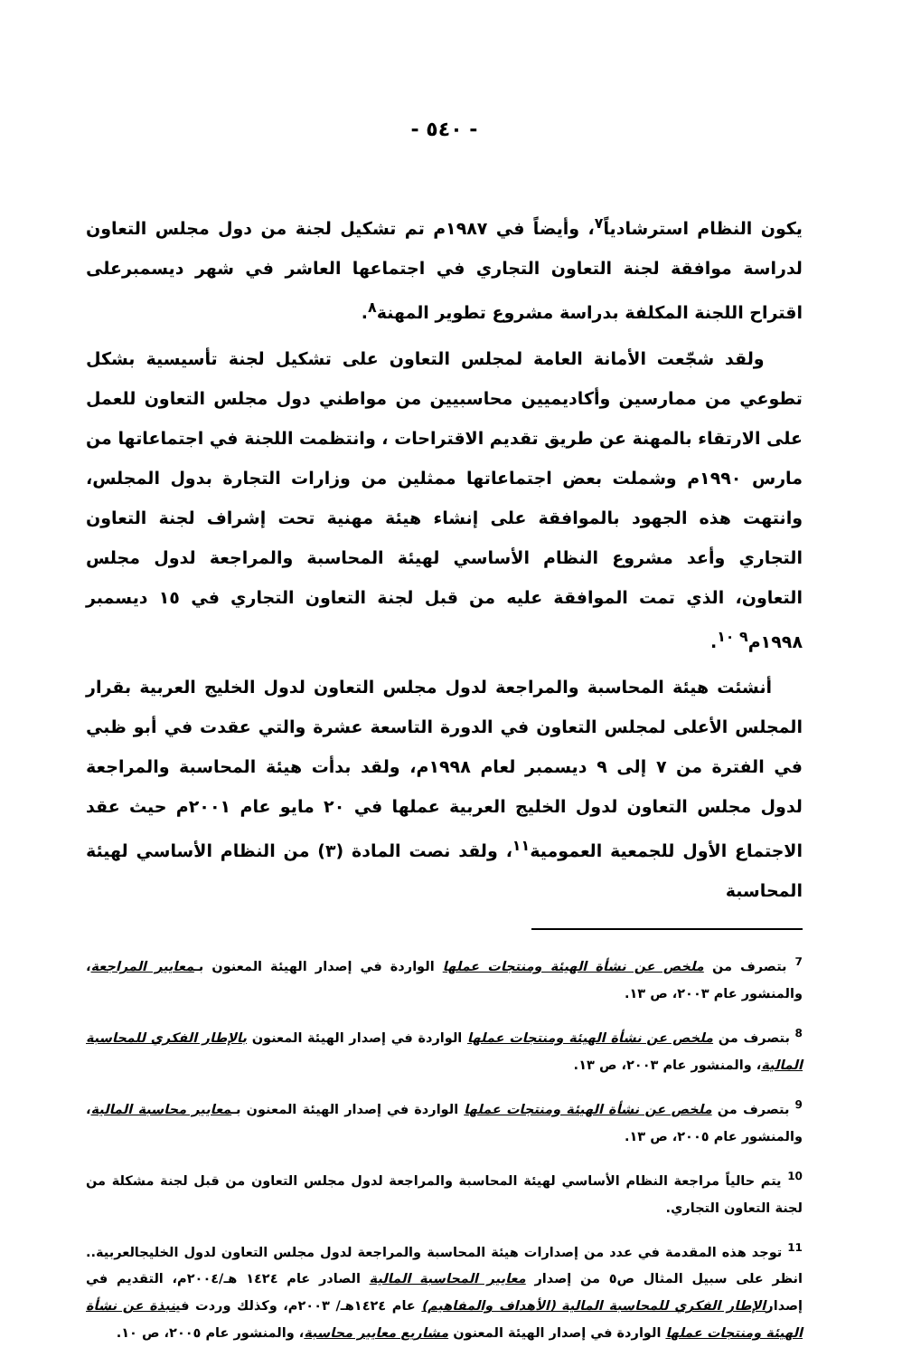- ٥٤٠ -
يكون النظام استرشادياً<sup>٧</sup>، وأيضاً في ١٩٨٧م تم تشكيل لجنة من دول مجلس التعاون لدراسة موافقة لجنة التعاون التجاري في اجتماعها العاشر في شهر ديسمبرعلى اقتراح اللجنة المكلفة بدراسة مشروع تطوير المهنة<sup>٨</sup>.
ولقد شجّعت الأمانة العامة لمجلس التعاون على تشكيل لجنة تأسيسية بشكل تطوعي من ممارسين وأكاديميين محاسبيين من مواطني دول مجلس التعاون للعمل على الارتقاء بالمهنة عن طريق تقديم الاقتراحات ، وانتظمت اللجنة في اجتماعاتها من مارس ١٩٩٠م وشملت بعض اجتماعاتها ممثلين من وزارات التجارة بدول المجلس، وانتهت هذه الجهود بالموافقة على إنشاء هيئة مهنية تحت إشراف لجنة التعاون التجاري وأعد مشروع النظام الأساسي لهيئة المحاسبة والمراجعة لدول مجلس التعاون، الذي تمت الموافقة عليه من قبل لجنة التعاون التجاري في ١٥ ديسمبر ١٩٩٨م<sup>٩ ١٠</sup>.
أنشئت هيئة المحاسبة والمراجعة لدول مجلس التعاون لدول الخليج العربية بقرار المجلس الأعلى لمجلس التعاون في الدورة التاسعة عشرة والتي عقدت في أبو ظبي في الفترة من ٧ إلى ٩ ديسمبر لعام ١٩٩٨م، ولقد بدأت هيئة المحاسبة والمراجعة لدول مجلس التعاون لدول الخليج العربية عملها في ٢٠ مايو عام ٢٠٠١م حيث عقد الاجتماع الأول للجمعية العمومية<sup>١١</sup>، ولقد نصت المادة (٣) من النظام الأساسي لهيئة المحاسبة
<sup>7</sup> بتصرف من ملخص عن نشأة الهيئة ومنتجات عملها الواردة في إصدار الهيئة المعنون بـمعايير المراجعة، والمنشور عام ٢٠٠٣، ص ١٣.
<sup>8</sup> بتصرف من ملخص عن نشأة الهيئة ومنتجات عملها الواردة في إصدار الهيئة المعنون بالإطار الفكري للمحاسبة المالية، والمنشور عام ٢٠٠٣، ص ١٣.
<sup>9</sup> بتصرف من ملخص عن نشأة الهيئة ومنتجات عملها الواردة في إصدار الهيئة المعنون بـمعايير محاسبة المالية، والمنشور عام ٢٠٠٥، ص ١٣.
<sup>10</sup> يتم حالياً مراجعة النظام الأساسي لهيئة المحاسبة والمراجعة لدول مجلس التعاون من قبل لجنة مشكلة من لجنة التعاون التجاري.
<sup>11</sup> توجد هذه المقدمة في عدد من إصدارات هيئة المحاسبة والمراجعة لدول مجلس التعاون لدول الخليجالعربية.. انظر على سبيل المثال ص٥ من إصدار معايير المحاسبة المالية الصادر عام ١٤٢٤ هـ/٢٠٠٤م، التقديم في إصدارالإطار الفكري للمحاسبة المالية (الأهداف والمفاهيم) عام ١٤٢٤هـ/ ٢٠٠٣م، وكذلك وردت فينبذة عن نشأة الهيئة ومنتجات عملها الواردة في إصدار الهيئة المعنون مشاريع معايير محاسبة، والمنشور عام ٢٠٠٥، ص ١٠.